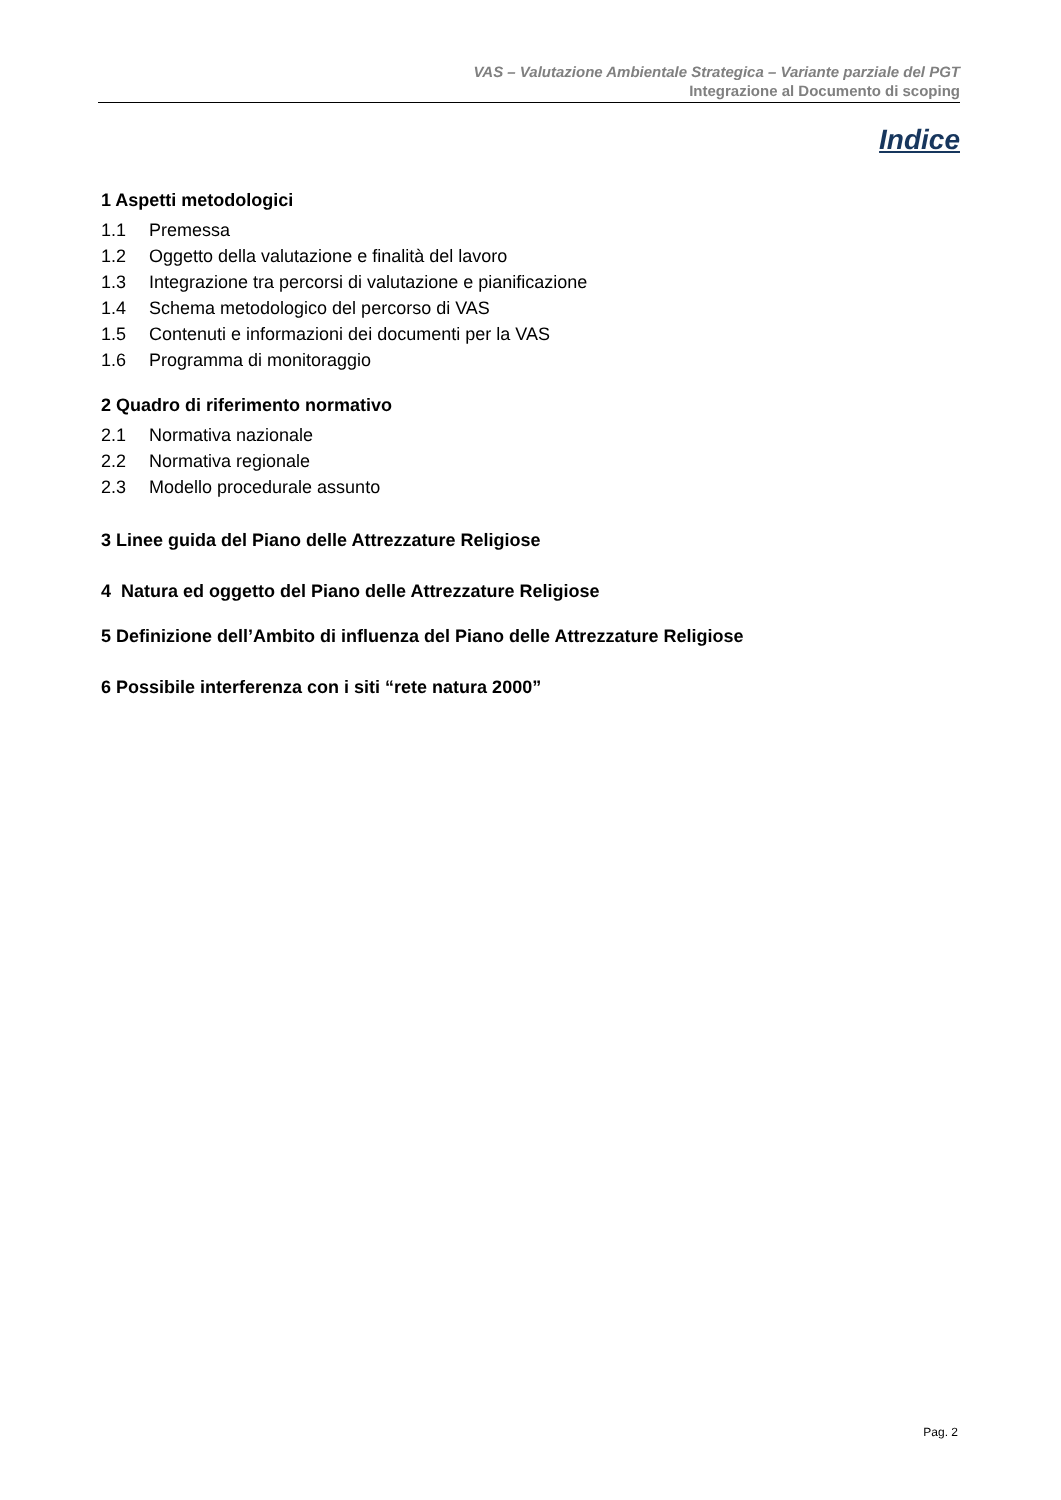VAS – Valutazione Ambientale Strategica – Variante parziale del PGT
Integrazione al Documento di scoping
Indice
1 Aspetti metodologici
1.1 Premessa
1.2 Oggetto della valutazione e finalità del lavoro
1.3 Integrazione tra percorsi di valutazione e pianificazione
1.4 Schema metodologico del percorso di VAS
1.5 Contenuti e informazioni dei documenti per la VAS
1.6 Programma di monitoraggio
2 Quadro di riferimento normativo
2.1 Normativa nazionale
2.2 Normativa regionale
2.3 Modello procedurale assunto
3 Linee guida del Piano delle Attrezzature Religiose
4 Natura ed oggetto del Piano delle Attrezzature Religiose
5 Definizione dell’Ambito di influenza del Piano delle Attrezzature Religiose
6 Possibile interferenza con i siti “rete natura 2000”
Pag. 2